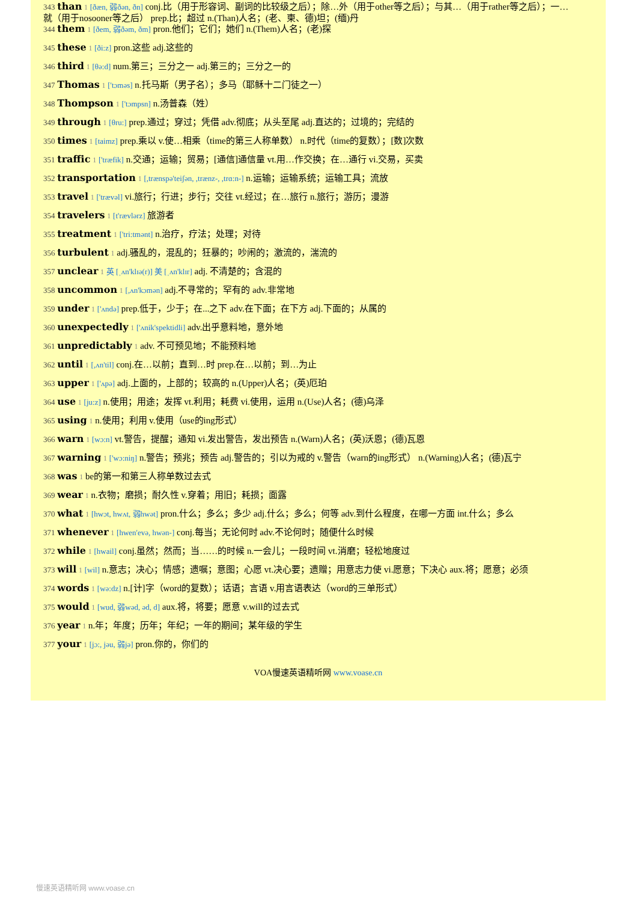343 than 1 [ðæn, 弱ðən, ðn] conj.比（用于形容词、副词的比较级之后）；除…外（用于other等之后）；与其…（用于rather等之后）；一…就（用于nosooner等之后） prep.比；超过 n.(Than)人名；(老、柬、德)坦；(缅)丹
344 them 1 [ðem, 弱ðəm, ðm] pron.他们；它们；她们 n.(Them)人名；(老)探
345 these 1 [ði:z] pron.这些 adj.这些的
346 third 1 [θə:d] num.第三；三分之一 adj.第三的；三分之一的
347 Thomas 1 ['tɔməs] n.托马斯（男子名）；多马（耶稣十二门徒之一）
348 Thompson 1 ['tɔmpsn] n.汤普森（姓）
349 through 1 [θru:] prep.通过；穿过；凭借 adv.彻底；从头至尾 adj.直达的；过境的；完结的
350 times 1 [taimz] prep.乘以 v.使…相乘（time的第三人称单数） n.时代（time的复数）；[数]次数
351 traffic 1 ['træfik] n.交通；运输；贸易；[通信]通信量 vt.用…作交换；在…通行 vi.交易，买卖
352 transportation 1 [,trænspə'teiʃən, ,trænz-, ,trɑ:n-] n.运输；运输系统；运输工具；流放
353 travel 1 ['trævəl] vi.旅行；行进；步行；交往 vt.经过；在…旅行 n.旅行；游历；漫游
354 travelers 1 [t'rævlərz] 旅游者
355 treatment 1 ['tri:tmənt] n.治疗，疗法；处理；对待
356 turbulent 1 adj.骚乱的，混乱的；狂暴的；吵闹的；激流的，湍流的
357 unclear 1 英 [ˌʌn'klɪə(r)] 美 [ˌʌn'klɪr] adj. 不清楚的；含混的
358 uncommon 1 [,ʌn'kɔmən] adj.不寻常的；罕有的 adv.非常地
359 under 1 ['ʌndə] prep.低于，少于；在...之下 adv.在下面；在下方 adj.下面的；从属的
360 unexpectedly 1 ['ʌnik'spektidli] adv.出乎意料地，意外地
361 unpredictably 1 adv. 不可预见地；不能预料地
362 until 1 [,ʌn'til] conj.在…以前；直到…时 prep.在…以前；到…为止
363 upper 1 ['ʌpə] adj.上面的，上部的；较高的 n.(Upper)人名；(英)厄珀
364 use 1 [ju:z] n.使用；用途；发挥 vt.利用；耗费 vi.使用，运用 n.(Use)人名；(德)乌泽
365 using 1 n.使用；利用 v.使用（use的ing形式）
366 warn 1 [wɔ:n] vt.警告，提醒；通知 vi.发出警告，发出预告 n.(Warn)人名；(英)沃恩；(德)瓦恩
367 warning 1 ['wɔ:niŋ] n.警告；预兆；预告 adj.警告的；引以为戒的 v.警告（warn的ing形式） n.(Warning)人名；(德)瓦宁
368 was 1 be的第一和第三人称单数过去式
369 wear 1 n.衣物；磨损；耐久性 v.穿着；用旧；耗损；面露
370 what 1 [hwɔt, hwʌt, 弱hwət] pron.什么；多么；多少 adj.什么；多么；何等 adv.到什么程度，在哪一方面 int.什么；多么
371 whenever 1 [hwen'evə, hwən-] conj.每当；无论何时 adv.不论何时；随便什么时候
372 while 1 [hwail] conj.虽然；然而；当……的时候 n.一会儿；一段时间 vt.消磨；轻松地度过
373 will 1 [wil] n.意志；决心；情感；遗嘱；意图；心愿 vt.决心要；遗赠；用意志力使 vi.愿意；下决心 aux.将；愿意；必须
374 words 1 [wə:dz] n.[计]字（word的复数）；话语；言语 v.用言语表达（word的三单形式）
375 would 1 [wud, 弱wəd, əd, d] aux.将，将要；愿意 v.will的过去式
376 year 1 n.年；年度；历年；年纪；一年的期间；某年级的学生
377 your 1 [jɔ:, jəu, 弱jə] pron.你的，你们的
VOA慢速英语精听网 www.voase.cn
慢速英语精听网 www.voase.cn